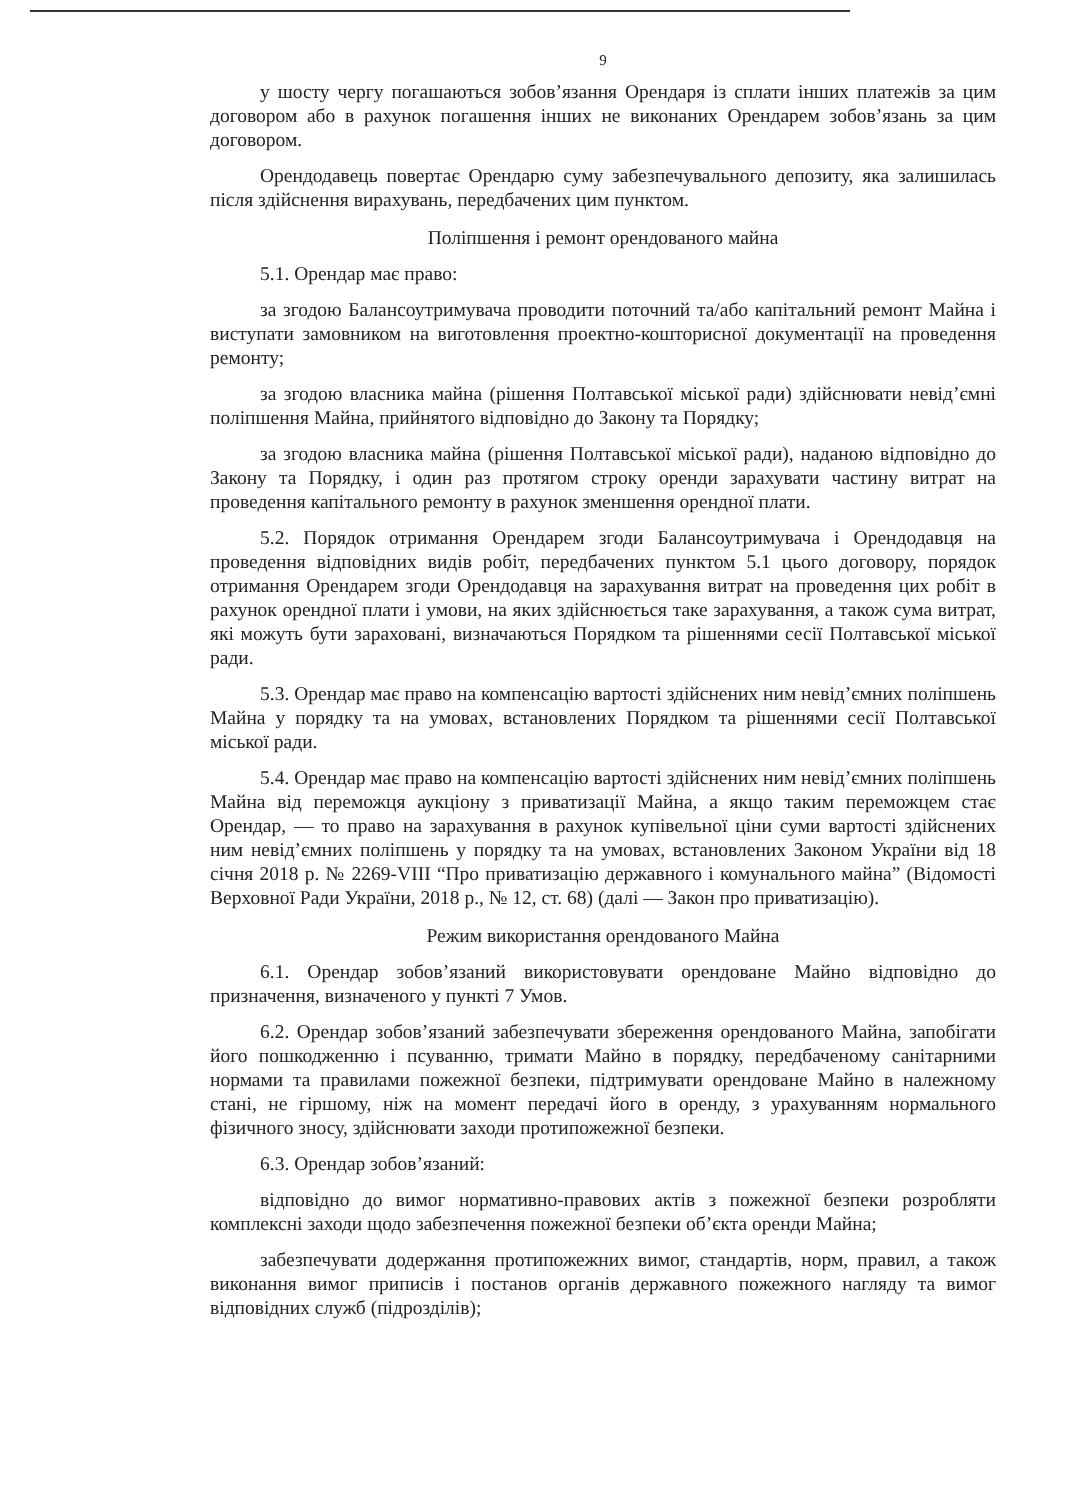9
у шосту чергу погашаються зобов’язання Орендаря із сплати інших платежів за цим договором або в рахунок погашення інших не виконаних Орендарем зобов’язань за цим договором.
Орендодавець повертає Орендарю суму забезпечувального депозиту, яка залишилась після здійснення вирахувань, передбачених цим пунктом.
Поліпшення і ремонт орендованого майна
5.1. Орендар має право:
за згодою Балансоутримувача проводити поточний та/або капітальний ремонт Майна і виступати замовником на виготовлення проектно-кошторисної документації на проведення ремонту;
за згодою власника майна (рішення Полтавської міської ради) здійснювати невід’ємні поліпшення Майна, прийнятого відповідно до Закону та Порядку;
за згодою власника майна (рішення Полтавської міської ради), наданою відповідно до Закону та Порядку, і один раз протягом строку оренди зарахувати частину витрат на проведення капітального ремонту в рахунок зменшення орендної плати.
5.2. Порядок отримання Орендарем згоди Балансоутримувача і Орендодавця на проведення відповідних видів робіт, передбачених пунктом 5.1 цього договору, порядок отримання Орендарем згоди Орендодавця на зарахування витрат на проведення цих робіт в рахунок орендної плати і умови, на яких здійснюється таке зарахування, а також сума витрат, які можуть бути зараховані, визначаються Порядком та рішеннями сесії Полтавської міської ради.
5.3. Орендар має право на компенсацію вартості здійснених ним невід’ємних поліпшень Майна у порядку та на умовах, встановлених Порядком та рішеннями сесії Полтавської міської ради.
5.4. Орендар має право на компенсацію вартості здійснених ним невід’ємних поліпшень Майна від переможця аукціону з приватизації Майна, а якщо таким переможцем стає Орендар, — то право на зарахування в рахунок купівельної ціни суми вартості здійснених ним невід’ємних поліпшень у порядку та на умовах, встановлених Законом України від 18 січня 2018 р. № 2269-VIII “Про приватизацію державного і комунального майна” (Відомості Верховної Ради України, 2018 р., № 12, ст. 68) (далі — Закон про приватизацію).
Режим використання орендованого Майна
6.1. Орендар зобов’язаний використовувати орендоване Майно відповідно до призначення, визначеного у пункті 7 Умов.
6.2. Орендар зобов’язаний забезпечувати збереження орендованого Майна, запобігати його пошкодженню і псуванню, тримати Майно в порядку, передбаченому санітарними нормами та правилами пожежної безпеки, підтримувати орендоване Майно в належному стані, не гіршому, ніж на момент передачі його в оренду, з урахуванням нормального фізичного зносу, здійснювати заходи протипожежної безпеки.
6.3. Орендар зобов’язаний:
відповідно до вимог нормативно-правових актів з пожежної безпеки розробляти комплексні заходи щодо забезпечення пожежної безпеки об’єкта оренди Майна;
забезпечувати додержання протипожежних вимог, стандартів, норм, правил, а також виконання вимог приписів і постанов органів державного пожежного нагляду та вимог відповідних служб (підрозділів);